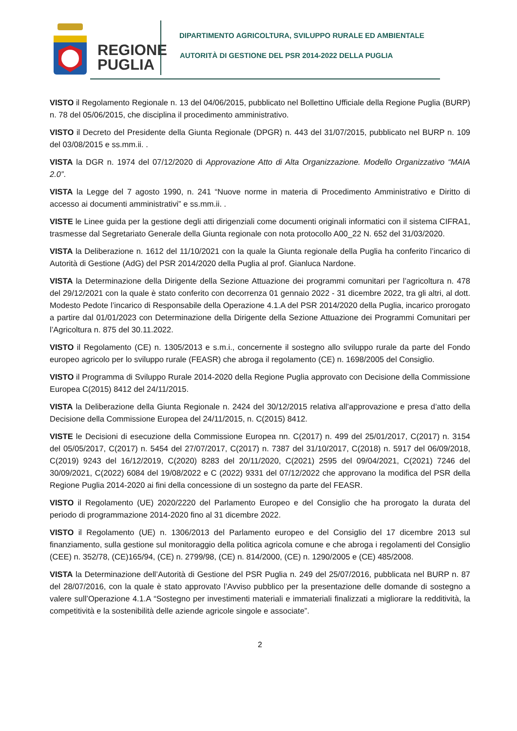REGIONE
PUGLIA
DIPARTIMENTO AGRICOLTURA, SVILUPPO RURALE ED AMBIENTALE
AUTORITÀ DI GESTIONE DEL PSR 2014-2022 DELLA PUGLIA
VISTO il Regolamento Regionale n. 13 del 04/06/2015, pubblicato nel Bollettino Ufficiale della Regione Puglia (BURP) n. 78 del 05/06/2015, che disciplina il procedimento amministrativo.
VISTO il Decreto del Presidente della Giunta Regionale (DPGR) n. 443 del 31/07/2015, pubblicato nel BURP n. 109 del 03/08/2015 e ss.mm.ii. .
VISTA la DGR n. 1974 del 07/12/2020 di Approvazione Atto di Alta Organizzazione. Modello Organizzativo “MAIA 2.0”.
VISTA la Legge del 7 agosto 1990, n. 241 “Nuove norme in materia di Procedimento Amministrativo e Diritto di accesso ai documenti amministrativi” e ss.mm.ii. .
VISTE le Linee guida per la gestione degli atti dirigenziali come documenti originali informatici con il sistema CIFRA1, trasmesse dal Segretariato Generale della Giunta regionale con nota protocollo A00_22 N. 652 del 31/03/2020.
VISTA la Deliberazione n. 1612 del 11/10/2021 con la quale la Giunta regionale della Puglia ha conferito l’incarico di Autorità di Gestione (AdG) del PSR 2014/2020 della Puglia al prof. Gianluca Nardone.
VISTA la Determinazione della Dirigente della Sezione Attuazione dei programmi comunitari per l’agricoltura n. 478 del 29/12/2021 con la quale è stato conferito con decorrenza 01 gennaio 2022 - 31 dicembre 2022, tra gli altri, al dott. Modesto Pedote l’incarico di Responsabile della Operazione 4.1.A del PSR 2014/2020 della Puglia, incarico prorogato a partire dal 01/01/2023 con Determinazione della Dirigente della Sezione Attuazione dei Programmi Comunitari per l’Agricoltura n. 875 del 30.11.2022.
VISTO il Regolamento (CE) n. 1305/2013 e s.m.i., concernente il sostegno allo sviluppo rurale da parte del Fondo europeo agricolo per lo sviluppo rurale (FEASR) che abroga il regolamento (CE) n. 1698/2005 del Consiglio.
VISTO il Programma di Sviluppo Rurale 2014-2020 della Regione Puglia approvato con Decisione della Commissione Europea C(2015) 8412 del 24/11/2015.
VISTA la Deliberazione della Giunta Regionale n. 2424 del 30/12/2015 relativa all’approvazione e presa d’atto della Decisione della Commissione Europea del 24/11/2015, n. C(2015) 8412.
VISTE le Decisioni di esecuzione della Commissione Europea nn. C(2017) n. 499 del 25/01/2017, C(2017) n. 3154 del 05/05/2017, C(2017) n. 5454 del 27/07/2017, C(2017) n. 7387 del 31/10/2017, C(2018) n. 5917 del 06/09/2018, C(2019) 9243 del 16/12/2019, C(2020) 8283 del 20/11/2020, C(2021) 2595 del 09/04/2021, C(2021) 7246 del 30/09/2021, C(2022) 6084 del 19/08/2022 e C (2022) 9331 del 07/12/2022 che approvano la modifica del PSR della Regione Puglia 2014-2020 ai fini della concessione di un sostegno da parte del FEASR.
VISTO il Regolamento (UE) 2020/2220 del Parlamento Europeo e del Consiglio che ha prorogato la durata del periodo di programmazione 2014-2020 fino al 31 dicembre 2022.
VISTO il Regolamento (UE) n. 1306/2013 del Parlamento europeo e del Consiglio del 17 dicembre 2013 sul finanziamento, sulla gestione sul monitoraggio della politica agricola comune e che abroga i regolamenti del Consiglio (CEE) n. 352/78, (CE)165/94, (CE) n. 2799/98, (CE) n. 814/2000, (CE) n. 1290/2005 e (CE) 485/2008.
VISTA la Determinazione dell’Autorità di Gestione del PSR Puglia n. 249 del 25/07/2016, pubblicata nel BURP n. 87 del 28/07/2016, con la quale è stato approvato l’Avviso pubblico per la presentazione delle domande di sostegno a valere sull’Operazione 4.1.A “Sostegno per investimenti materiali e immateriali finalizzati a migliorare la redditività, la competitività e la sostenibilità delle aziende agricole singole e associate”.
2